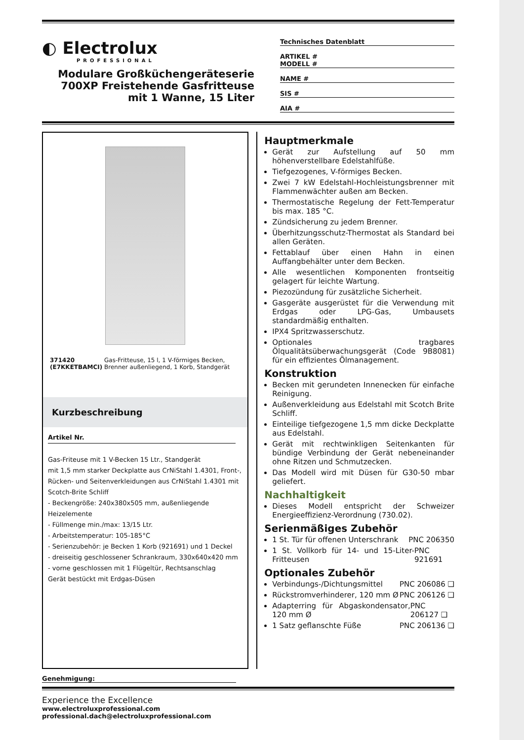◐ Electrolux
PROFESSIONAL
Modulare Großküchengeräteserie 700XP Freistehende Gasfritteuse mit 1 Wanne, 15 Liter
Technisches Datenblatt
ARTIKEL #
MODELL #
NAME #
SIS #
AIA #
371420 (E7KKETBAMCI) Gas-Fritteuse, 15 l, 1 V-förmiges Becken, Brenner außenliegend, 1 Korb, Standgerät
Kurzbeschreibung
Artikel Nr.
Gas-Friteuse mit 1 V-Becken 15 Ltr., Standgerät
mit 1,5 mm starker Deckplatte aus CrNiStahl 1.4301, Front-, Rücken- und Seitenverkleidungen aus CrNiStahl 1.4301 mit Scotch-Brite Schliff
- Beckengröße: 240x380x505 mm, außenliegende Heizelemente
- Füllmenge min./max: 13/15 Ltr.
- Arbeitstemperatur: 105-185°C
- Serienzubehör: je Becken 1 Korb (921691) und 1 Deckel
- dreiseitig geschlossener Schrankraum, 330x640x420 mm
- vorne geschlossen mit 1 Flügeltür, Rechtsanschlag
Gerät bestückt mit Erdgas-Düsen
Hauptmerkmale
Gerät zur Aufstellung auf 50 mm höhenverstellbare Edelstahlfüße.
Tiefgezogenes, V-förmiges Becken.
Zwei 7 kW Edelstahl-Hochleistungsbrenner mit Flammenwächter außen am Becken.
Thermostatische Regelung der Fett-Temperatur bis max. 185 °C.
Zündsicherung zu jedem Brenner.
Überhitzungsschutz-Thermostat als Standard bei allen Geräten.
Fettablauf über einen Hahn in einen Auffangbehälter unter dem Becken.
Alle wesentlichen Komponenten frontseitig gelagert für leichte Wartung.
Piezozündung für zusätzliche Sicherheit.
Gasgeräte ausgerüstet für die Verwendung mit Erdgas oder LPG-Gas, Umbausets standardmäßig enthalten.
IPX4 Spritzwasserschutz.
Optionales tragbares Ölqualitätsüberwachungsgerät (Code 9B8081) für ein effizientes Ölmanagement.
Konstruktion
Becken mit gerundeten Innenecken für einfache Reinigung.
Außenverkleidung aus Edelstahl mit Scotch Brite Schliff.
Einteilige tiefgezogene 1,5 mm dicke Deckplatte aus Edelstahl.
Gerät mit rechtwinkligen Seitenkanten für bündige Verbindung der Gerät nebeneinander ohne Ritzen und Schmutzecken.
Das Modell wird mit Düsen für G30-50 mbar geliefert.
Nachhaltigkeit
Dieses Modell entspricht der Schweizer Energieeffizienz-Verordnung (730.02).
Serienmäßiges Zubehör
1 St. Tür für offenen Unterschrank PNC 206350
1 St. Vollkorb für 14- und 15-Liter-Fritteusen PNC 921691
Optionales Zubehör
Verbindungs-/Dichtungsmittel PNC 206086 ❑
Rückstromverhinderer, 120 mm Ø PNC 206126 ❑
Adapterring für Abgaskondensator, 120 mm Ø PNC 206127 ❑
1 Satz geflanschte Füße PNC 206136 ❑
Genehmigung:
Experience the Excellence
www.electroluxprofessional.com
professional.dach@electroluxprofessional.com